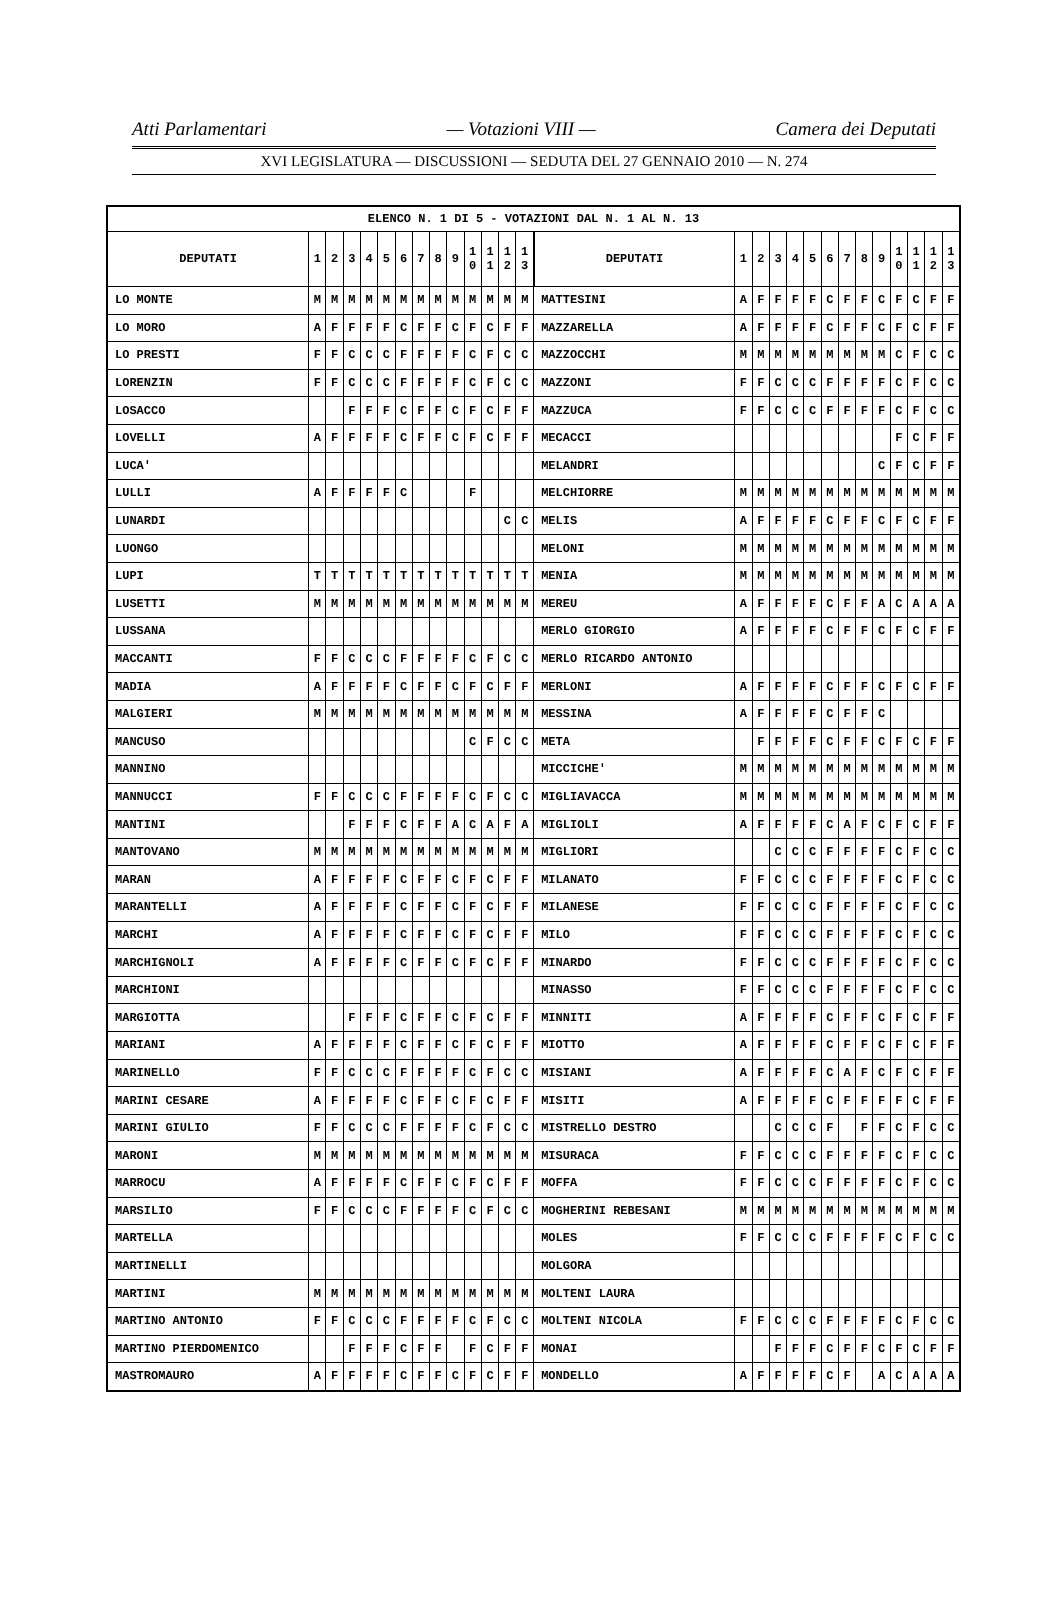Atti Parlamentari — Votazioni VIII — Camera dei Deputati
XVI LEGISLATURA — DISCUSSIONI — SEDUTA DEL 27 GENNAIO 2010 — N. 274
| ELENCO N. 1 DI 5 - VOTAZIONI DAL N. 1 AL N. 13 | | | | | | | | | | | | | | | | | | | | | | | | | | | |
| --- | --- | --- | --- | --- | --- | --- | --- | --- | --- | --- | --- | --- | --- | --- | --- | --- | --- | --- | --- | --- | --- | --- | --- | --- | --- | --- | --- |
| DEPUTATI | 1 | 2 | 3 | 4 | 5 | 6 | 7 | 8 | 9 | 1 0 | 1 1 | 1 2 | 1 3 | DEPUTATI | 1 | 2 | 3 | 4 | 5 | 6 | 7 | 8 | 9 | 1 0 | 1 1 | 1 2 | 1 3 |
| LO MONTE | M | M | M | M | M | M | M | M | M | M | M | M | M | MATTESINI | A | F | F | F | F | C | F | F | C | F | C | F | F |
| LO MORO | A | F | F | F | F | C | F | F | C | F | C | F | F | MAZZARELLA | A | F | F | F | F | C | F | F | C | F | C | F | F |
| LO PRESTI | F | F | C | C | C | F | F | F | F | C | F | C | C | MAZZOCCHI | M | M | M | M | M | M | M | M | M | C | F | C | C |
| LORENZIN | F | F | C | C | C | F | F | F | F | C | F | C | C | MAZZONI | F | F | C | C | C | F | F | F | F | C | F | C | C |
| LOSACCO | | | F | F | F | C | F | F | C | F | C | F | F | MAZZUCA | F | F | C | C | C | F | F | F | F | C | F | C | C |
| LOVELLI | A | F | F | F | F | C | F | F | C | F | C | F | F | MECACCI | | | | | | | | | | F | C | F | F |
| LUCA' | | | | | | | | | | | | | | MELANDRI | | | | | | | | | C | F | C | F | F |
| LULLI | A | F | F | F | F | C | | | | F | | | | MELCHIORRE | M | M | M | M | M | M | M | M | M | M | M | M | M |
| LUNARDI | | | | | | | | | | | | C | C | MELIS | A | F | F | F | F | C | F | F | C | F | C | F | F |
| LUONGO | | | | | | | | | | | | | | MELONI | M | M | M | M | M | M | M | M | M | M | M | M | M |
| LUPI | T | T | T | T | T | T | T | T | T | T | T | T | T | MENIA | M | M | M | M | M | M | M | M | M | M | M | M | M |
| LUSETTI | M | M | M | M | M | M | M | M | M | M | M | M | M | MEREU | A | F | F | F | F | C | F | F | A | C | A | A | A |
| LUSSANA | | | | | | | | | | | | | | MERLO GIORGIO | A | F | F | F | F | C | F | F | C | F | C | F | F |
| MACCANTI | F | F | C | C | C | F | F | F | F | C | F | C | C | MERLO RICARDO ANTONIO | | | | | | | | | | | | | |
| MADIA | A | F | F | F | F | C | F | F | C | F | C | F | F | MERLONI | A | F | F | F | F | C | F | F | C | F | C | F | F |
| MALGIERI | M | M | M | M | M | M | M | M | M | M | M | M | M | MESSINA | A | F | F | F | F | C | F | F | C | | | | |
| MANCUSO | | | | | | | | | | C | F | C | C | META | | F | F | F | F | C | F | F | C | F | C | F | F |
| MANNINO | | | | | | | | | | | | | | MICCICHE' | M | M | M | M | M | M | M | M | M | M | M | M | M |
| MANNUCCI | F | F | C | C | C | F | F | F | F | C | F | C | C | MIGLIAVACCA | M | M | M | M | M | M | M | M | M | M | M | M | M |
| MANTINI | | | F | F | F | C | F | F | A | C | A | F | A | MIGLIOLI | A | F | F | F | F | C | A | F | C | F | C | F | F |
| MANTOVANO | M | M | M | M | M | M | M | M | M | M | M | M | M | MIGLIORI | | | C | C | C | F | F | F | F | C | F | C | C |
| MARAN | A | F | F | F | F | C | F | F | C | F | C | F | F | MILANATO | F | F | C | C | C | F | F | F | F | C | F | C | C |
| MARANTELLI | A | F | F | F | F | C | F | F | C | F | C | F | F | MILANESE | F | F | C | C | C | F | F | F | F | C | F | C | C |
| MARCHI | A | F | F | F | F | C | F | F | C | F | C | F | F | MILO | F | F | C | C | C | F | F | F | F | C | F | C | C |
| MARCHIGNOLI | A | F | F | F | F | C | F | F | C | F | C | F | F | MINARDO | F | F | C | C | C | F | F | F | F | C | F | C | C |
| MARCHIONI | | | | | | | | | | | | | | MINASSO | F | F | C | C | C | F | F | F | F | C | F | C | C |
| MARGIOTTA | | | F | F | F | C | F | F | C | F | C | F | F | MINNITI | A | F | F | F | F | C | F | F | C | F | C | F | F |
| MARIANI | A | F | F | F | F | C | F | F | C | F | C | F | F | MIOTTO | A | F | F | F | F | C | F | F | C | F | C | F | F |
| MARINELLO | F | F | C | C | C | F | F | F | F | C | F | C | C | MISIANI | A | F | F | F | F | C | A | F | C | F | C | F | F |
| MARINI CESARE | A | F | F | F | F | C | F | F | C | F | C | F | F | MISITI | A | F | F | F | F | C | F | F | F | F | C | F | F |
| MARINI GIULIO | F | F | C | C | C | F | F | F | F | C | F | C | C | MISTRELLO DESTRO | | | C | C | C | F | | F | F | C | F | C | C |
| MARONI | M | M | M | M | M | M | M | M | M | M | M | M | M | MISURACA | F | F | C | C | C | F | F | F | F | C | F | C | C |
| MARROCU | A | F | F | F | F | C | F | F | C | F | C | F | F | MOFFA | F | F | C | C | C | F | F | F | F | C | F | C | C |
| MARSILIO | F | F | C | C | C | F | F | F | F | C | F | C | C | MOGHERINI REBESANI | M | M | M | M | M | M | M | M | M | M | M | M | M |
| MARTELLA | | | | | | | | | | | | | | MOLES | F | F | C | C | C | F | F | F | F | C | F | C | C |
| MARTINELLI | | | | | | | | | | | | | | MOLGORA | | | | | | | | | | | | | |
| MARTINI | M | M | M | M | M | M | M | M | M | M | M | M | M | MOLTENI LAURA | | | | | | | | | | | | | |
| MARTINO ANTONIO | F | F | C | C | C | F | F | F | F | C | F | C | C | MOLTENI NICOLA | F | F | C | C | C | F | F | F | F | C | F | C | C |
| MARTINO PIERDOMENICO | | | F | F | F | C | F | F | | F | C | F | F | MONAI | | | F | F | F | C | F | F | C | F | C | F | F |
| MASTROMAURO | A | F | F | F | F | C | F | F | C | F | C | F | F | MONDELLO | A | F | F | F | F | C | F | | A | C | A | A | A |